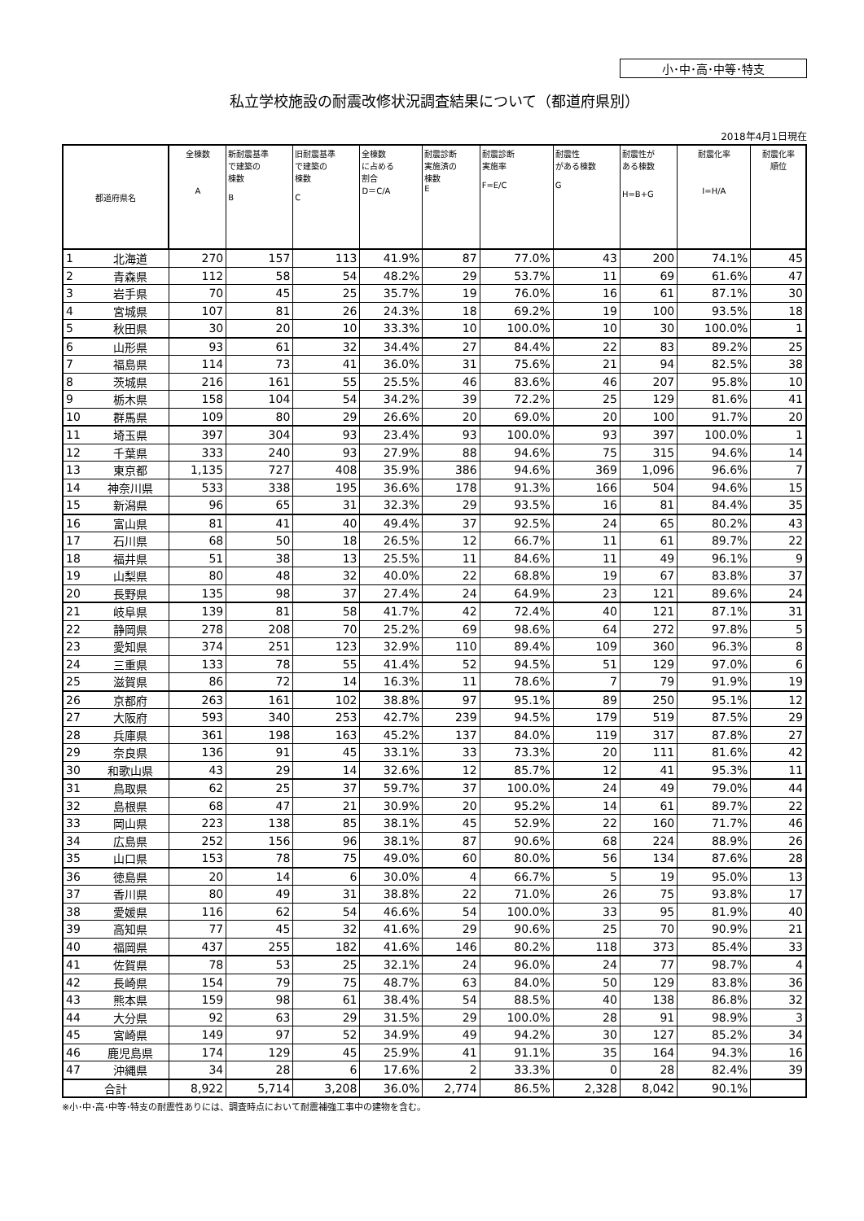小･中･高･中等･特支
私立学校施設の耐震改修状況調査結果について（都道府県別）
2018年4月1日現在
| 都道府県名 | | 全棟数 A | 新耐震基準 で建築の 棟数 B | 旧耐震基準 で建築の 棟数 C | 全棟数 に占める 割合 D＝C/A | 耐震診断 実施済の 棟数 E | 耐震診断 実施率 F=E/C | 耐震性 がある棟数 G | 耐震性が ある棟数 H=B+G | 耐震化率 I=H/A | 耐震化率 順位 |
| --- | --- | --- | --- | --- | --- | --- | --- | --- | --- | --- | --- |
| 1 | 北海道 | 270 | 157 | 113 | 41.9% | 87 | 77.0% | 43 | 200 | 74.1% | 45 |
| 2 | 青森県 | 112 | 58 | 54 | 48.2% | 29 | 53.7% | 11 | 69 | 61.6% | 47 |
| 3 | 岩手県 | 70 | 45 | 25 | 35.7% | 19 | 76.0% | 16 | 61 | 87.1% | 30 |
| 4 | 宮城県 | 107 | 81 | 26 | 24.3% | 18 | 69.2% | 19 | 100 | 93.5% | 18 |
| 5 | 秋田県 | 30 | 20 | 10 | 33.3% | 10 | 100.0% | 10 | 30 | 100.0% | 1 |
| 6 | 山形県 | 93 | 61 | 32 | 34.4% | 27 | 84.4% | 22 | 83 | 89.2% | 25 |
| 7 | 福島県 | 114 | 73 | 41 | 36.0% | 31 | 75.6% | 21 | 94 | 82.5% | 38 |
| 8 | 茨城県 | 216 | 161 | 55 | 25.5% | 46 | 83.6% | 46 | 207 | 95.8% | 10 |
| 9 | 栃木県 | 158 | 104 | 54 | 34.2% | 39 | 72.2% | 25 | 129 | 81.6% | 41 |
| 10 | 群馬県 | 109 | 80 | 29 | 26.6% | 20 | 69.0% | 20 | 100 | 91.7% | 20 |
| 11 | 埼玉県 | 397 | 304 | 93 | 23.4% | 93 | 100.0% | 93 | 397 | 100.0% | 1 |
| 12 | 千葉県 | 333 | 240 | 93 | 27.9% | 88 | 94.6% | 75 | 315 | 94.6% | 14 |
| 13 | 東京都 | 1,135 | 727 | 408 | 35.9% | 386 | 94.6% | 369 | 1,096 | 96.6% | 7 |
| 14 | 神奈川県 | 533 | 338 | 195 | 36.6% | 178 | 91.3% | 166 | 504 | 94.6% | 15 |
| 15 | 新潟県 | 96 | 65 | 31 | 32.3% | 29 | 93.5% | 16 | 81 | 84.4% | 35 |
| 16 | 富山県 | 81 | 41 | 40 | 49.4% | 37 | 92.5% | 24 | 65 | 80.2% | 43 |
| 17 | 石川県 | 68 | 50 | 18 | 26.5% | 12 | 66.7% | 11 | 61 | 89.7% | 22 |
| 18 | 福井県 | 51 | 38 | 13 | 25.5% | 11 | 84.6% | 11 | 49 | 96.1% | 9 |
| 19 | 山梨県 | 80 | 48 | 32 | 40.0% | 22 | 68.8% | 19 | 67 | 83.8% | 37 |
| 20 | 長野県 | 135 | 98 | 37 | 27.4% | 24 | 64.9% | 23 | 121 | 89.6% | 24 |
| 21 | 岐阜県 | 139 | 81 | 58 | 41.7% | 42 | 72.4% | 40 | 121 | 87.1% | 31 |
| 22 | 静岡県 | 278 | 208 | 70 | 25.2% | 69 | 98.6% | 64 | 272 | 97.8% | 5 |
| 23 | 愛知県 | 374 | 251 | 123 | 32.9% | 110 | 89.4% | 109 | 360 | 96.3% | 8 |
| 24 | 三重県 | 133 | 78 | 55 | 41.4% | 52 | 94.5% | 51 | 129 | 97.0% | 6 |
| 25 | 滋賀県 | 86 | 72 | 14 | 16.3% | 11 | 78.6% | 7 | 79 | 91.9% | 19 |
| 26 | 京都府 | 263 | 161 | 102 | 38.8% | 97 | 95.1% | 89 | 250 | 95.1% | 12 |
| 27 | 大阪府 | 593 | 340 | 253 | 42.7% | 239 | 94.5% | 179 | 519 | 87.5% | 29 |
| 28 | 兵庫県 | 361 | 198 | 163 | 45.2% | 137 | 84.0% | 119 | 317 | 87.8% | 27 |
| 29 | 奈良県 | 136 | 91 | 45 | 33.1% | 33 | 73.3% | 20 | 111 | 81.6% | 42 |
| 30 | 和歌山県 | 43 | 29 | 14 | 32.6% | 12 | 85.7% | 12 | 41 | 95.3% | 11 |
| 31 | 鳥取県 | 62 | 25 | 37 | 59.7% | 37 | 100.0% | 24 | 49 | 79.0% | 44 |
| 32 | 島根県 | 68 | 47 | 21 | 30.9% | 20 | 95.2% | 14 | 61 | 89.7% | 22 |
| 33 | 岡山県 | 223 | 138 | 85 | 38.1% | 45 | 52.9% | 22 | 160 | 71.7% | 46 |
| 34 | 広島県 | 252 | 156 | 96 | 38.1% | 87 | 90.6% | 68 | 224 | 88.9% | 26 |
| 35 | 山口県 | 153 | 78 | 75 | 49.0% | 60 | 80.0% | 56 | 134 | 87.6% | 28 |
| 36 | 徳島県 | 20 | 14 | 6 | 30.0% | 4 | 66.7% | 5 | 19 | 95.0% | 13 |
| 37 | 香川県 | 80 | 49 | 31 | 38.8% | 22 | 71.0% | 26 | 75 | 93.8% | 17 |
| 38 | 愛媛県 | 116 | 62 | 54 | 46.6% | 54 | 100.0% | 33 | 95 | 81.9% | 40 |
| 39 | 高知県 | 77 | 45 | 32 | 41.6% | 29 | 90.6% | 25 | 70 | 90.9% | 21 |
| 40 | 福岡県 | 437 | 255 | 182 | 41.6% | 146 | 80.2% | 118 | 373 | 85.4% | 33 |
| 41 | 佐賀県 | 78 | 53 | 25 | 32.1% | 24 | 96.0% | 24 | 77 | 98.7% | 4 |
| 42 | 長崎県 | 154 | 79 | 75 | 48.7% | 63 | 84.0% | 50 | 129 | 83.8% | 36 |
| 43 | 熊本県 | 159 | 98 | 61 | 38.4% | 54 | 88.5% | 40 | 138 | 86.8% | 32 |
| 44 | 大分県 | 92 | 63 | 29 | 31.5% | 29 | 100.0% | 28 | 91 | 98.9% | 3 |
| 45 | 宮崎県 | 149 | 97 | 52 | 34.9% | 49 | 94.2% | 30 | 127 | 85.2% | 34 |
| 46 | 鹿児島県 | 174 | 129 | 45 | 25.9% | 41 | 91.1% | 35 | 164 | 94.3% | 16 |
| 47 | 沖縄県 | 34 | 28 | 6 | 17.6% | 2 | 33.3% | 0 | 28 | 82.4% | 39 |
| 合計 | | 8,922 | 5,714 | 3,208 | 36.0% | 2,774 | 86.5% | 2,328 | 8,042 | 90.1% | |
※小･中･高･中等･特支の耐震性ありには、調査時点において耐震補強工事中の建物を含む。